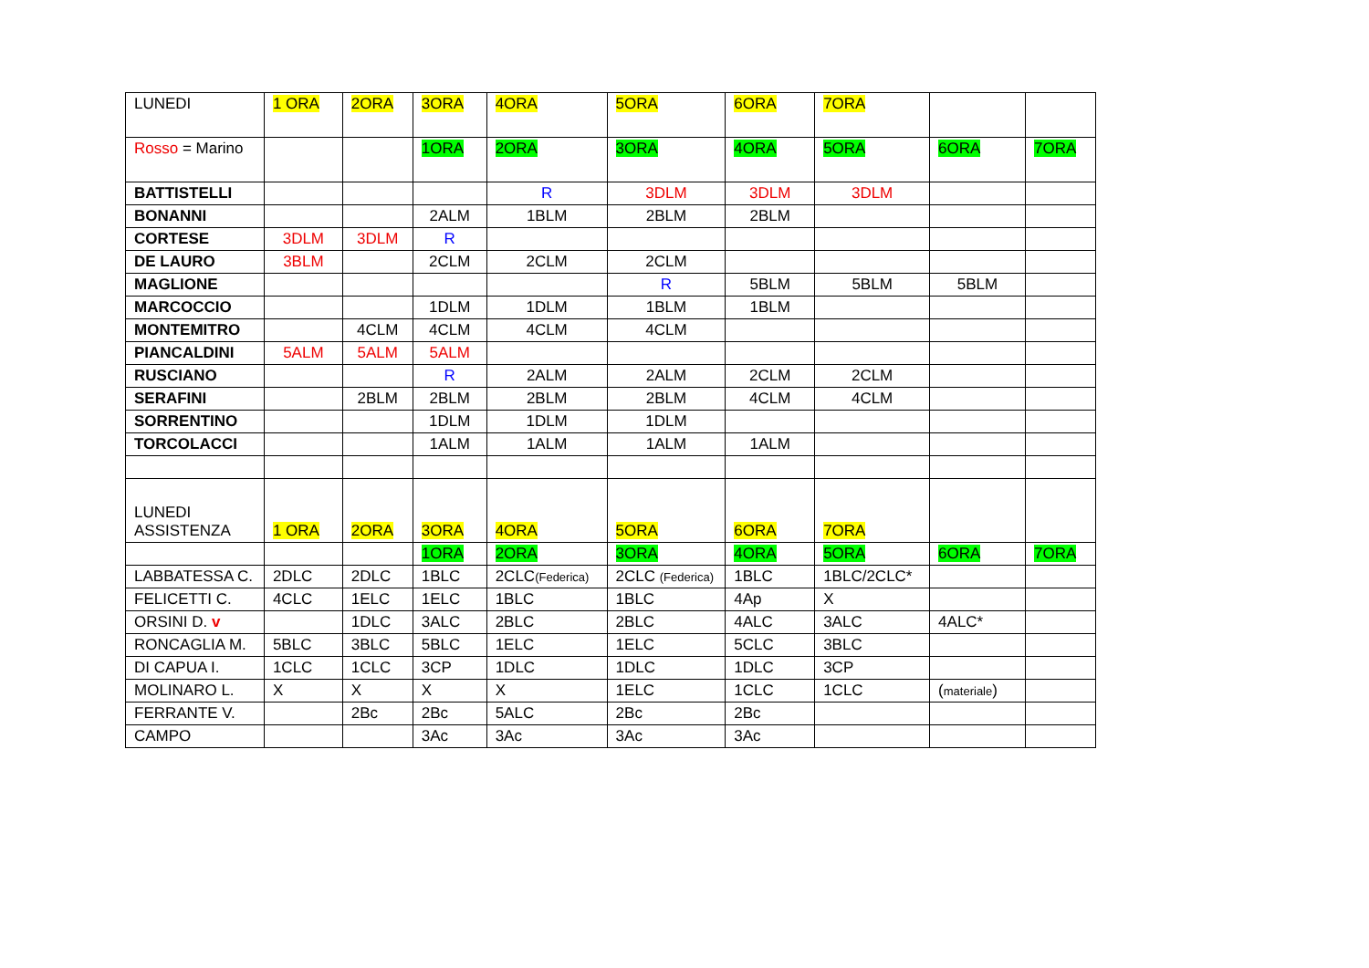| LUNEDI | 1 ORA | 2ORA | 3ORA | 4ORA | 5ORA | 6ORA | 7ORA | | |
| Rosso = Marino | | | 1ORA | 2ORA | 3ORA | 4ORA | 5ORA | 6ORA | 7ORA |
| BATTISTELLI | | | | R | 3DLM | 3DLM | 3DLM | | |
| BONANNI | | | 2ALM | 1BLM | 2BLM | 2BLM | | | |
| CORTESE | 3DLM | 3DLM | R | | | | | | |
| DE LAURO | 3BLM | | 2CLM | 2CLM | 2CLM | | | | |
| MAGLIONE | | | | | R | 5BLM | 5BLM | 5BLM | |
| MARCOCCIO | | | 1DLM | 1DLM | 1BLM | 1BLM | | | |
| MONTEMITRO | | 4CLM | 4CLM | 4CLM | 4CLM | | | | |
| PIANCALDINI | 5ALM | 5ALM | 5ALM | | | | | | |
| RUSCIANO | | | R | 2ALM | 2ALM | 2CLM | 2CLM | | |
| SERAFINI | | 2BLM | 2BLM | 2BLM | 2BLM | 4CLM | 4CLM | | |
| SORRENTINO | | | 1DLM | 1DLM | 1DLM | | | | |
| TORCOLACCI | | | 1ALM | 1ALM | 1ALM | 1ALM | | | |
| LUNEDI ASSISTENZA | 1 ORA | 2ORA | 3ORA | 4ORA | 5ORA | 6ORA | 7ORA | | |
| | | | 1ORA | 2ORA | 3ORA | 4ORA | 5ORA | 6ORA | 7ORA |
| LABBATESSA C. | 2DLC | 2DLC | 1BLC | 2CLC (Federica) | 2CLC (Federica) | 1BLC | 1BLC/2CLC* | | |
| FELICETTI C. | 4CLC | 1ELC | 1ELC | 1BLC | 1BLC | 4Ap | X | | |
| ORSINI D. v | | 1DLC | 3ALC | 2BLC | 2BLC | 4ALC | 3ALC | 4ALC* | |
| RONCAGLIA M. | 5BLC | 3BLC | 5BLC | 1ELC | 1ELC | 5CLC | 3BLC | | |
| DI CAPUA I. | 1CLC | 1CLC | 3CP | 1DLC | 1DLC | 1DLC | 3CP | | |
| MOLINARO L. | X | X | X | X | 1ELC | 1CLC | 1CLC | ( materiale ) | |
| FERRANTE V. | | 2Bc | 2Bc | 5ALC | 2Bc | 2Bc | | | |
| CAMPO | | | 3Ac | 3Ac | 3Ac | 3Ac | | | |